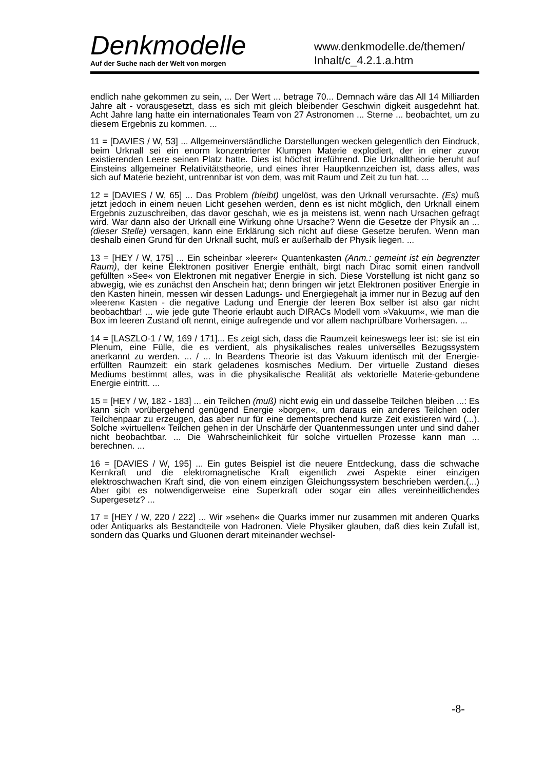Denkmodelle
Auf der Suche nach der Welt von morgen
www.denkmodelle.de/themen/
Inhalt/c_4.2.1.a.htm
endlich nahe gekommen zu sein, ... Der Wert ... betrage 70... Demnach wäre das All 14 Milliarden Jahre alt - vorausgesetzt, dass es sich mit gleich bleibender Geschwin digkeit ausgedehnt hat. Acht Jahre lang hatte ein internationales Team von 27 Astronomen ... Sterne ... beobachtet, um zu diesem Ergebnis zu kommen. ...
11 = [DAVIES / W, 53] ... Allgemeinverständliche Darstellungen wecken gelegentlich den Eindruck, beim Urknall sei ein enorm konzentrierter Klumpen Materie explodiert, der in einer zuvor existierenden Leere seinen Platz hatte. Dies ist höchst irreführend. Die Urknalltheorie beruht auf Einsteins allgemeiner Relativitätstheorie, und eines ihrer Hauptkennzeichen ist, dass alles, was sich auf Materie bezieht, untrennbar ist von dem, was mit Raum und Zeit zu tun hat. ...
12 = [DAVIES / W, 65] ... Das Problem (bleibt) ungelöst, was den Urknall verursachte. (Es) muß jetzt jedoch in einem neuen Licht gesehen werden, denn es ist nicht möglich, den Urknall einem Ergebnis zuzuschreiben, das davor geschah, wie es ja meistens ist, wenn nach Ursachen gefragt wird. War dann also der Urknall eine Wirkung ohne Ursache? Wenn die Gesetze der Physik an ... (dieser Stelle) versagen, kann eine Erklärung sich nicht auf diese Gesetze berufen. Wenn man deshalb einen Grund für den Urknall sucht, muß er außerhalb der Physik liegen. ...
13 = [HEY / W, 175] ... Ein scheinbar »leerer« Quantenkasten (Anm.: gemeint ist ein begrenzter Raum), der keine Elektronen positiver Energie enthält, birgt nach Dirac somit einen randvoll gefüllten »See« von Elektronen mit negativer Energie in sich. Diese Vorstellung ist nicht ganz so abwegig, wie es zunächst den Anschein hat; denn bringen wir jetzt Elektronen positiver Energie in den Kasten hinein, messen wir dessen Ladungs- und Energiegehalt ja immer nur in Bezug auf den »leeren« Kasten - die negative Ladung und Energie der leeren Box selber ist also gar nicht beobachtbar! ... wie jede gute Theorie erlaubt auch DIRACs Modell vom »Vakuum«, wie man die Box im leeren Zustand oft nennt, einige aufregende und vor allem nachprüfbare Vorhersagen. ...
14 = [LASZLO-1 / W, 169 / 171]... Es zeigt sich, dass die Raumzeit keineswegs leer ist: sie ist ein Plenum, eine Fülle, die es verdient, als physikalisches reales universelles Bezugssystem anerkannt zu werden. ... / ... In Beardens Theorie ist das Vakuum identisch mit der Energie-erfüllten Raumzeit: ein stark geladenes kosmisches Medium. Der virtuelle Zustand dieses Mediums bestimmt alles, was in die physikalische Realität als vektorielle Materie-gebundene Energie eintritt. ...
15 = [HEY / W, 182 - 183] ... ein Teilchen (muß) nicht ewig ein und dasselbe Teilchen bleiben ...: Es kann sich vorübergehend genügend Energie »borgen«, um daraus ein anderes Teilchen oder Teilchenpaar zu erzeugen, das aber nur für eine dementsprechend kurze Zeit existieren wird (...). Solche »virtuellen« Teilchen gehen in der Unschärfe der Quantenmessungen unter und sind daher nicht beobachtbar. ... Die Wahrscheinlichkeit für solche virtuellen Prozesse kann man ... berechnen. ...
16 = [DAVIES / W, 195] ... Ein gutes Beispiel ist die neuere Entdeckung, dass die schwache Kernkraft und die elektromagnetische Kraft eigentlich zwei Aspekte einer einzigen elektroschwachen Kraft sind, die von einem einzigen Gleichungssystem beschrieben werden.(...) Aber gibt es notwendigerweise eine Superkraft oder sogar ein alles vereinheitlichendes Supergesetz? ...
17 = [HEY / W, 220 / 222] ... Wir »sehen« die Quarks immer nur zusammen mit anderen Quarks oder Antiquarks als Bestandteile von Hadronen. Viele Physiker glauben, daß dies kein Zufall ist, sondern das Quarks und Gluonen derart miteinander wechsel-
-8-